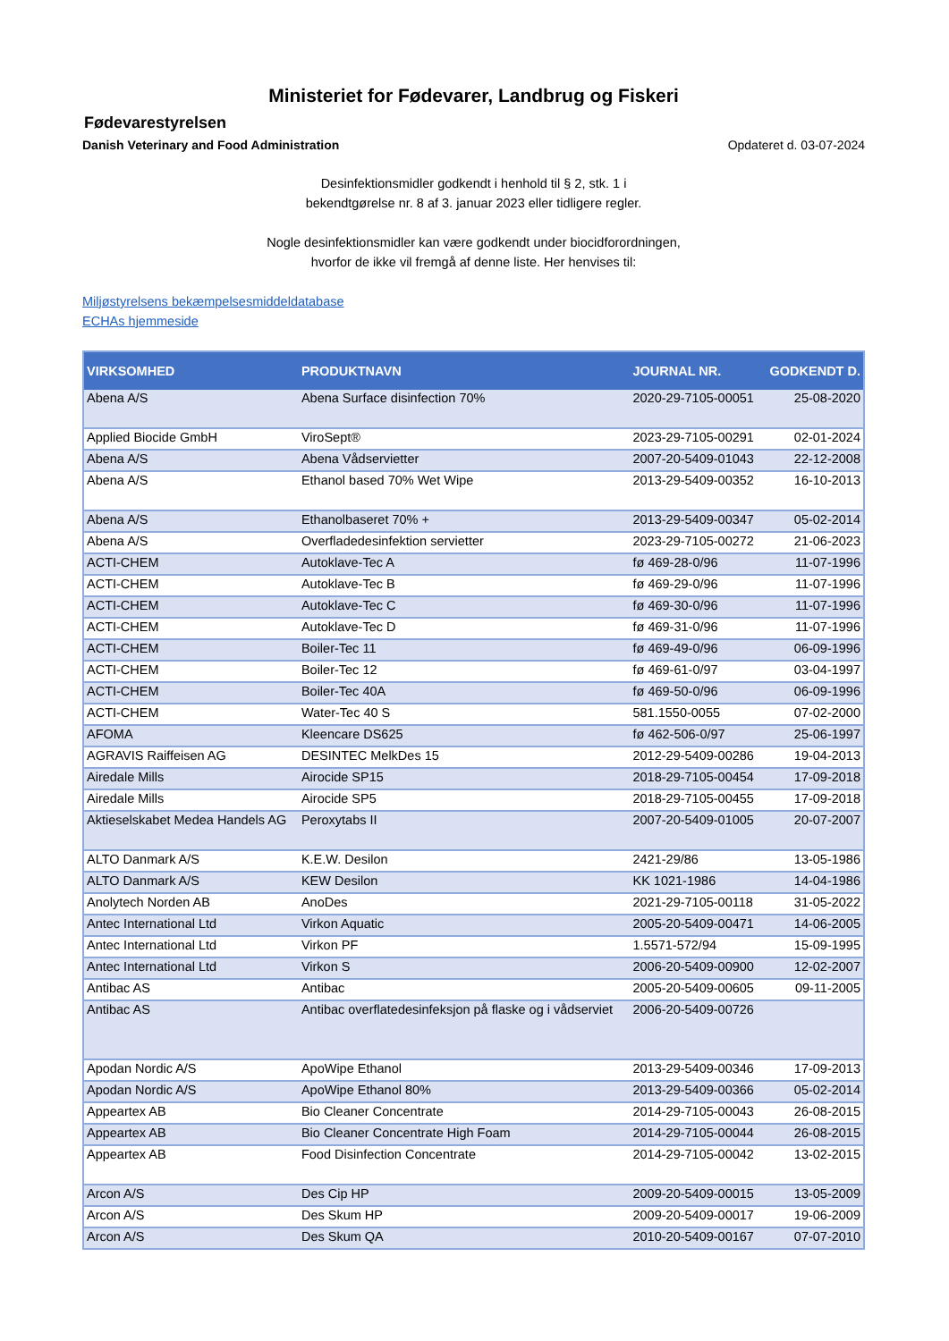Ministeriet for Fødevarer, Landbrug og Fiskeri
Fødevarestyrelsen
Danish Veterinary and Food Administration Opdateret d. 03-07-2024
Desinfektionsmidler godkendt i henhold til § 2, stk. 1 i
bekendtgørelse nr. 8 af 3. januar 2023 eller tidligere regler.
Nogle desinfektionsmidler kan være godkendt under biocidforordningen,
hvorfor de ikke vil fremgå af denne liste. Her henvises til:
Miljøstyrelsens bekæmpelsesmiddeldatabase
ECHAs hjemmeside
| VIRKSOMHED | PRODUKTNAVN | JOURNAL NR. | GODKENDT D. |
| --- | --- | --- | --- |
| Abena A/S | Abena Surface disinfection 70% | 2020-29-7105-00051 | 25-08-2020 |
| Applied Biocide GmbH | ViroSept® | 2023-29-7105-00291 | 02-01-2024 |
| Abena A/S | Abena Vådservietter | 2007-20-5409-01043 | 22-12-2008 |
| Abena A/S | Ethanol based 70% Wet Wipe | 2013-29-5409-00352 | 16-10-2013 |
| Abena A/S | Ethanolbaseret 70% + | 2013-29-5409-00347 | 05-02-2014 |
| Abena A/S | Overfladedesinfektion servietter | 2023-29-7105-00272 | 21-06-2023 |
| ACTI-CHEM | Autoklave-Tec A | fø 469-28-0/96 | 11-07-1996 |
| ACTI-CHEM | Autoklave-Tec B | fø 469-29-0/96 | 11-07-1996 |
| ACTI-CHEM | Autoklave-Tec C | fø 469-30-0/96 | 11-07-1996 |
| ACTI-CHEM | Autoklave-Tec D | fø 469-31-0/96 | 11-07-1996 |
| ACTI-CHEM | Boiler-Tec 11 | fø 469-49-0/96 | 06-09-1996 |
| ACTI-CHEM | Boiler-Tec 12 | fø 469-61-0/97 | 03-04-1997 |
| ACTI-CHEM | Boiler-Tec 40A | fø 469-50-0/96 | 06-09-1996 |
| ACTI-CHEM | Water-Tec 40 S | 581.1550-0055 | 07-02-2000 |
| AFOMA | Kleencare DS625 | fø 462-506-0/97 | 25-06-1997 |
| AGRAVIS Raiffeisen AG | DESINTEC MelkDes 15 | 2012-29-5409-00286 | 19-04-2013 |
| Airedale Mills | Airocide SP15 | 2018-29-7105-00454 | 17-09-2018 |
| Airedale Mills | Airocide SP5 | 2018-29-7105-00455 | 17-09-2018 |
| Aktieselskabet Medea Handels AG | Peroxytabs II | 2007-20-5409-01005 | 20-07-2007 |
| ALTO Danmark A/S | K.E.W. Desilon | 2421-29/86 | 13-05-1986 |
| ALTO Danmark A/S | KEW Desilon | KK 1021-1986 | 14-04-1986 |
| Anolytech Norden AB | AnoDes | 2021-29-7105-00118 | 31-05-2022 |
| Antec International Ltd | Virkon Aquatic | 2005-20-5409-00471 | 14-06-2005 |
| Antec International Ltd | Virkon PF | 1.5571-572/94 | 15-09-1995 |
| Antec International Ltd | Virkon S | 2006-20-5409-00900 | 12-02-2007 |
| Antibac AS | Antibac | 2005-20-5409-00605 | 09-11-2005 |
| Antibac AS | Antibac overflatedesinfeksjon på flaske og i vådserviet | 2006-20-5409-00726 | |
| Apodan Nordic A/S | ApoWipe Ethanol | 2013-29-5409-00346 | 17-09-2013 |
| Apodan Nordic A/S | ApoWipe Ethanol 80% | 2013-29-5409-00366 | 05-02-2014 |
| Appeartex AB | Bio Cleaner Concentrate | 2014-29-7105-00043 | 26-08-2015 |
| Appeartex AB | Bio Cleaner Concentrate High Foam | 2014-29-7105-00044 | 26-08-2015 |
| Appeartex AB | Food Disinfection Concentrate | 2014-29-7105-00042 | 13-02-2015 |
| Arcon A/S | Des Cip HP | 2009-20-5409-00015 | 13-05-2009 |
| Arcon A/S | Des Skum HP | 2009-20-5409-00017 | 19-06-2009 |
| Arcon A/S | Des Skum QA | 2010-20-5409-00167 | 07-07-2010 |